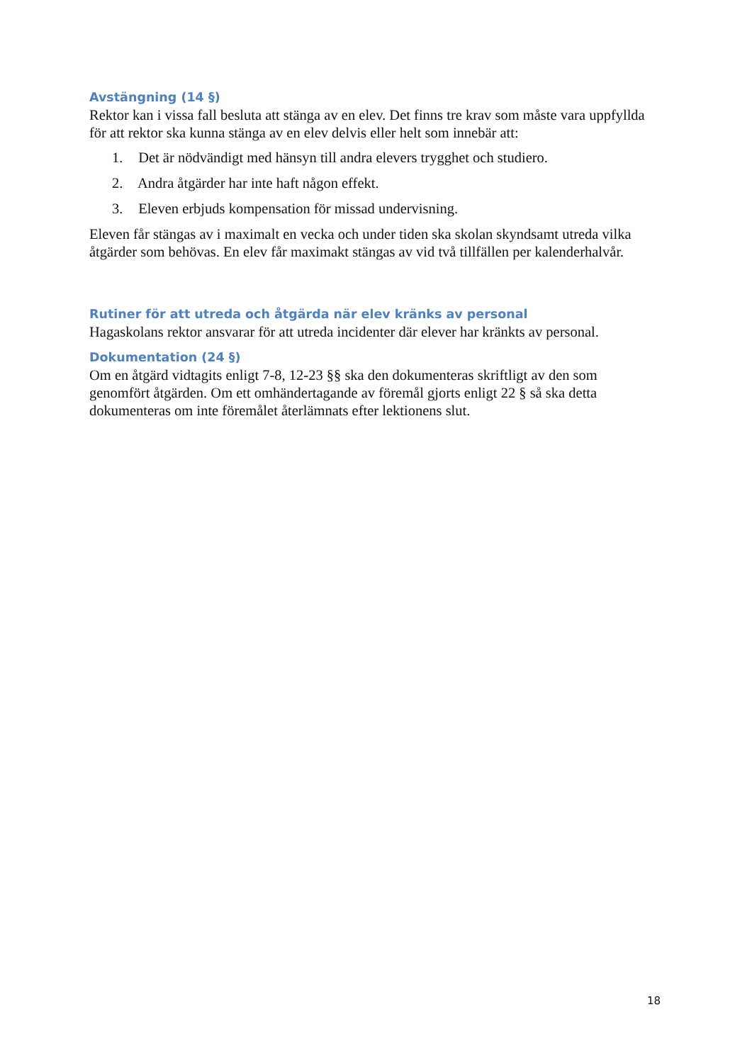Avstängning (14 §)
Rektor kan i vissa fall besluta att stänga av en elev. Det finns tre krav som måste vara uppfyllda för att rektor ska kunna stänga av en elev delvis eller helt som innebär att:
1. Det är nödvändigt med hänsyn till andra elevers trygghet och studiero.
2. Andra åtgärder har inte haft någon effekt.
3. Eleven erbjuds kompensation för missad undervisning.
Eleven får stängas av i maximalt en vecka och under tiden ska skolan skyndsamt utreda vilka åtgärder som behövas. En elev får maximakt stängas av vid två tillfällen per kalenderhalvår.
Rutiner för att utreda och åtgärda när elev kränks av personal
Hagaskolans rektor ansvarar för att utreda incidenter där elever har kränkts av personal.
Dokumentation (24 §)
Om en åtgärd vidtagits enligt 7-8, 12-23 §§ ska den dokumenteras skriftligt av den som genomfört åtgärden. Om ett omhändertagande av föremål gjorts enligt 22 § så ska detta dokumenteras om inte föremålet återlämnats efter lektionens slut.
18